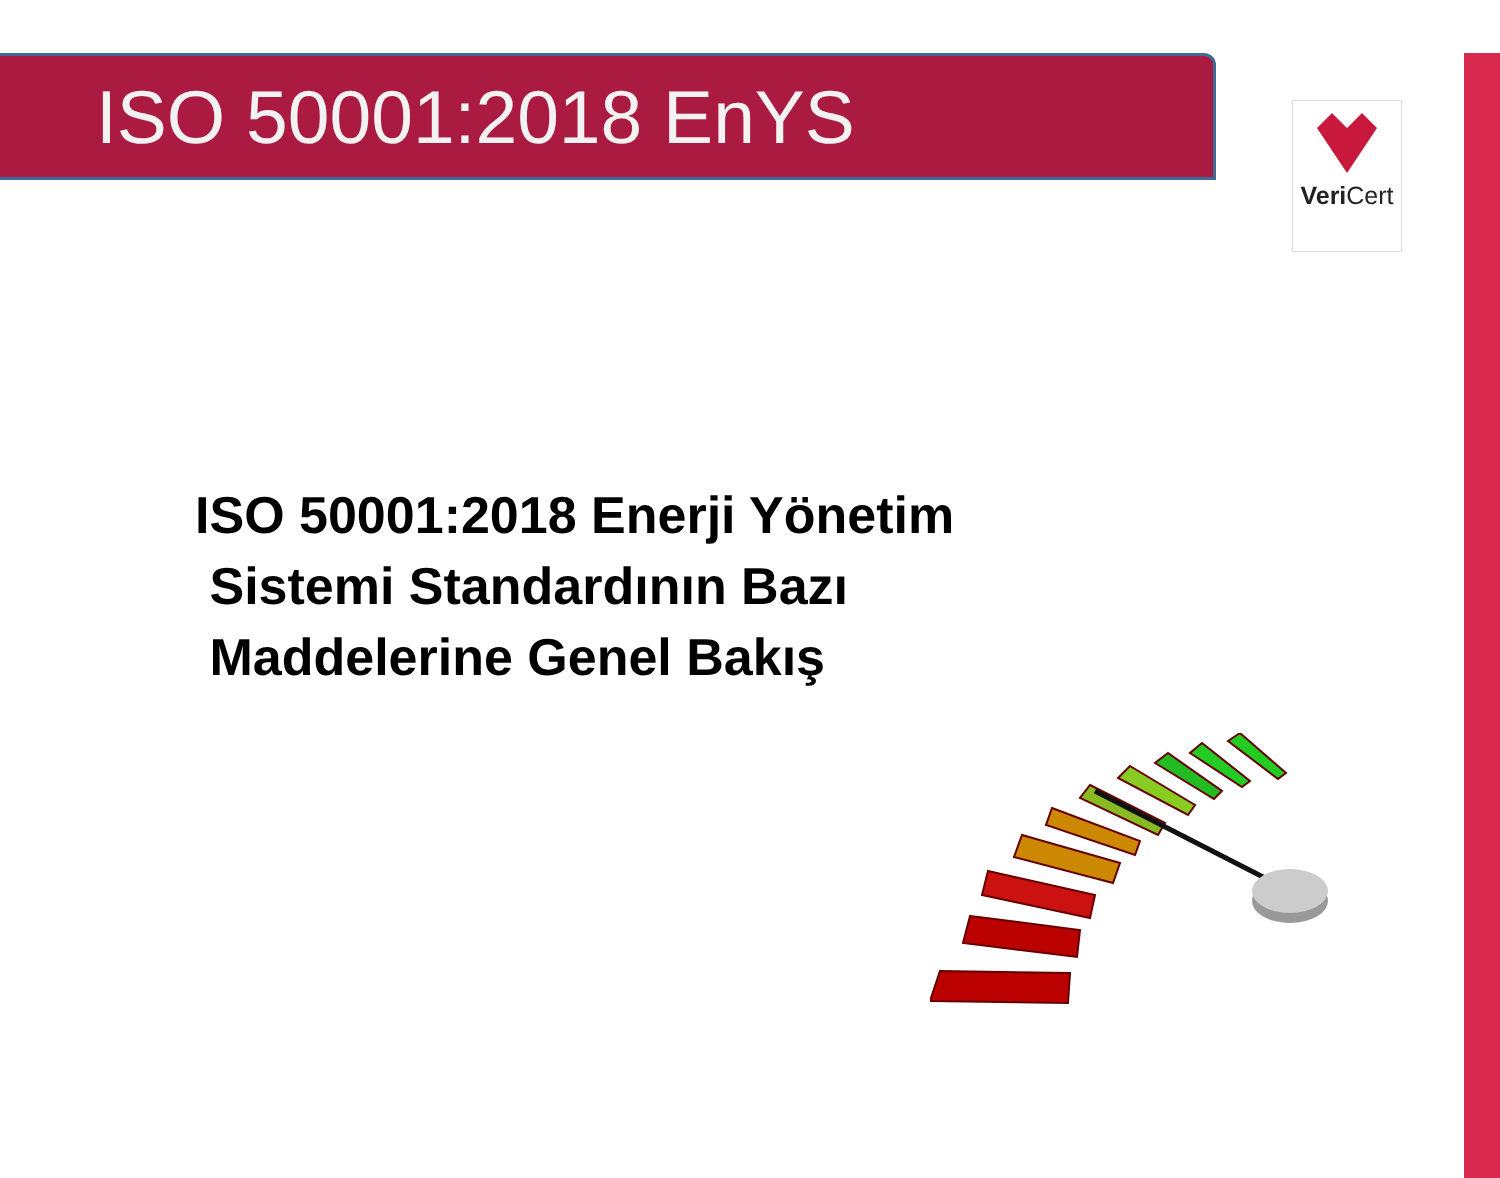ISO 50001:2018 EnYS
Veri Cert
ISO 50001:2018 Enerji Yönetim
Sistemi Standardının Bazı
Maddelerine Genel Bakış